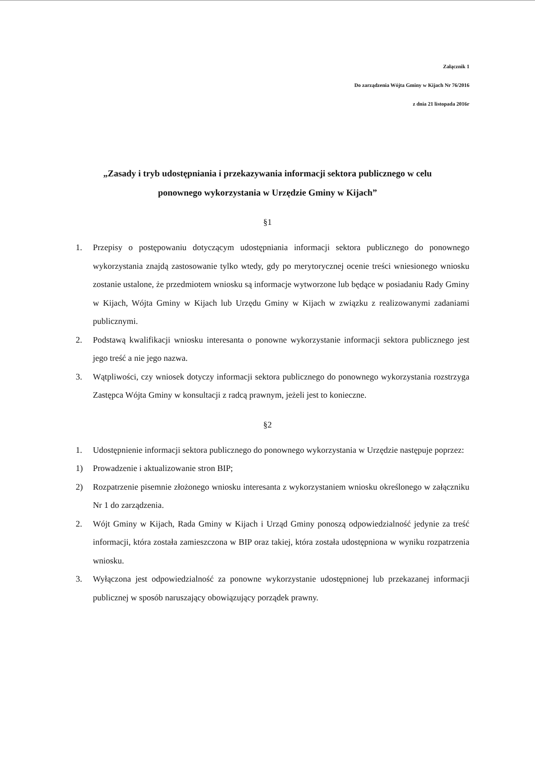Załącznik 1
Do zarządzenia Wójta Gminy w Kijach Nr 76/2016
z dnia 21 listopada 2016r
„Zasady i tryb udostępniania i przekazywania informacji sektora publicznego w celu
ponownego wykorzystania w Urzędzie Gminy w Kijach”
§1
1. Przepisy o postępowaniu dotyczącym udostępniania informacji sektora publicznego do ponownego wykorzystania znajdą zastosowanie tylko wtedy, gdy po merytorycznej ocenie treści wniesionego wniosku zostanie ustalone, że przedmiotem wniosku są informacje wytworzone lub będące w posiadaniu Rady Gminy w Kijach, Wójta Gminy w Kijach lub Urzędu Gminy w Kijach w związku z realizowanymi zadaniami publicznymi.
2. Podstawą kwalifikacji wniosku interesanta o ponowne wykorzystanie informacji sektora publicznego jest jego treść a nie jego nazwa.
3. Wątpliwości, czy wniosek dotyczy informacji sektora publicznego do ponownego wykorzystania rozstrzyga Zastępca Wójta Gminy w konsultacji z radcą prawnym, jeżeli jest to konieczne.
§2
1. Udostępnienie informacji sektora publicznego do ponownego wykorzystania w Urzędzie następuje poprzez:
1) Prowadzenie i aktualizowanie stron BIP;
2) Rozpatrzenie pisemnie złożonego wniosku interesanta z wykorzystaniem wniosku określonego w załączniku Nr 1 do zarządzenia.
2. Wójt Gminy w Kijach, Rada Gminy w Kijach i Urząd Gminy ponoszą odpowiedzialność jedynie za treść informacji, która została zamieszczona w BIP oraz takiej, która została udostępniona w wyniku rozpatrzenia wniosku.
3. Wyłączona jest odpowiedzialność za ponowne wykorzystanie udostępnionej lub przekazanej informacji publicznej w sposób naruszający obowiązujący porządek prawny.